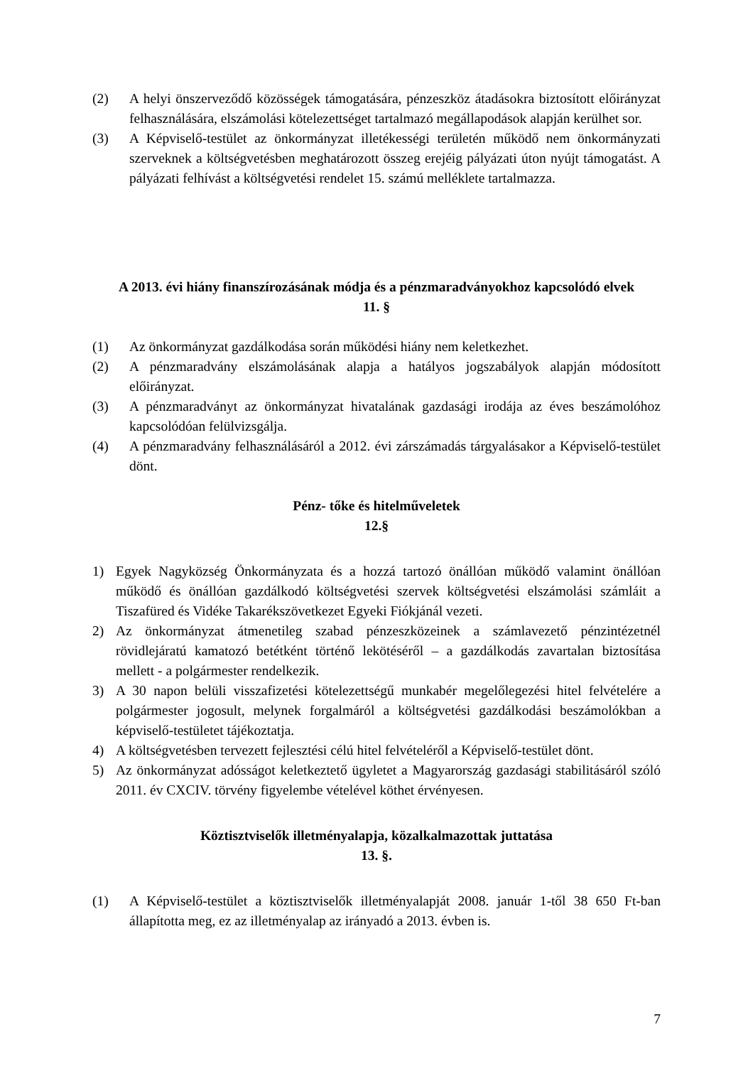(2) A helyi önszerveződő közösségek támogatására, pénzeszköz átadásokra biztosított előirányzat felhasználására, elszámolási kötelezettséget tartalmazó megállapodások alapján kerülhet sor.
(3) A Képviselő-testület az önkormányzat illetékességi területén működő nem önkormányzati szerveknek a költségvetésben meghatározott összeg erejéig pályázati úton nyújt támogatást. A pályázati felhívást a költségvetési rendelet 15. számú melléklete tartalmazza.
A 2013. évi hiány finanszírozásának módja és a pénzmaradványokhoz kapcsolódó elvek
11. §
(1) Az önkormányzat gazdálkodása során működési hiány nem keletkezhet.
(2) A pénzmaradvány elszámolásának alapja a hatályos jogszabályok alapján módosított előirányzat.
(3) A pénzmaradványt az önkormányzat hivatalának gazdasági irodája az éves beszámolóhoz kapcsolódóan felülvizsgálja.
(4) A pénzmaradvány felhasználásáról a 2012. évi zárszámadás tárgyalásakor a Képviselő-testület dönt.
Pénz- tőke és hitelműveletek
12.§
1) Egyek Nagyközség Önkormányzata és a hozzá tartozó önállóan működő valamint önállóan működő és önállóan gazdálkodó költségvetési szervek költségvetési elszámolási számláit a Tiszafüred és Vidéke Takarékszövetkezet Egyeki Fiókjánál vezeti.
2) Az önkormányzat átmenetileg szabad pénzeszközeinek a számlavezető pénzintézetnél rövidlejáratú kamatozó betétként történő lekötéséről – a gazdálkodás zavartalan biztosítása mellett - a polgármester rendelkezik.
3) A 30 napon belüli visszafizetési kötelezettségű munkabér megelőlegezési hitel felvételére a polgármester jogosult, melynek forgalmáról a költségvetési gazdálkodási beszámolókban a képviselő-testületet tájékoztatja.
4) A költségvetésben tervezett fejlesztési célú hitel felvételéről a Képviselő-testület dönt.
5) Az önkormányzat adósságot keletkeztető ügyletet a Magyarország gazdasági stabilitásáról szóló 2011. év CXCIV. törvény figyelembe vételével köthet érvényesen.
Köztisztviselők illetményalapja, közalkalmazottak juttatása
13. §.
(1) A Képviselő-testület a köztisztviselők illetményalapját 2008. január 1-től 38 650 Ft-ban állapította meg, ez az illetményalap az irányadó a 2013. évben is.
7